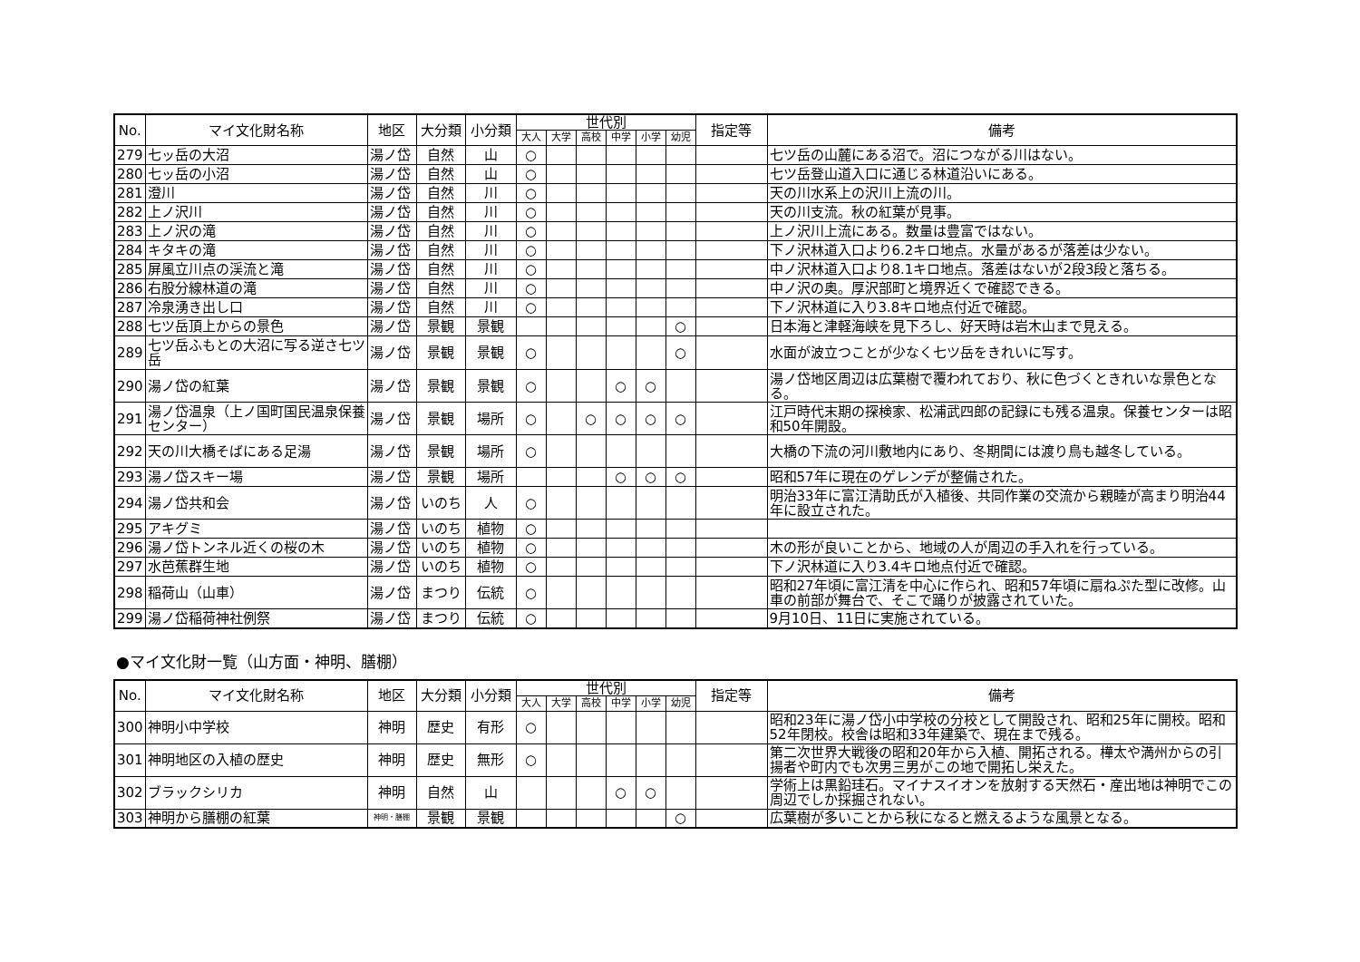| No. | マイ文化財名称 | 地区 | 大分類 | 小分類 | 世代別 | | | | | | 指定等 | 備考 |
| --- | --- | --- | --- | --- | --- | --- | --- | --- | --- | --- | --- | --- |
| | | | | | 大人 | 大学 | 高校 | 中学 | 小学 | 幼児 | | |
| 279 | 七ッ岳の大沼 | 湯ノ岱 | 自然 | 山 | ○ | | | | | | | 七ツ岳の山麓にある沼で。沼につながる川はない。 |
| 280 | 七ッ岳の小沼 | 湯ノ岱 | 自然 | 山 | ○ | | | | | | | 七ツ岳登山道入口に通じる林道沿いにある。 |
| 281 | 澄川 | 湯ノ岱 | 自然 | 川 | ○ | | | | | | | 天の川水系上の沢川上流の川。 |
| 282 | 上ノ沢川 | 湯ノ岱 | 自然 | 川 | ○ | | | | | | | 天の川支流。秋の紅葉が見事。 |
| 283 | 上ノ沢の滝 | 湯ノ岱 | 自然 | 川 | ○ | | | | | | | 上ノ沢川上流にある。数量は豊富ではない。 |
| 284 | キタキの滝 | 湯ノ岱 | 自然 | 川 | ○ | | | | | | | 下ノ沢林道入口より6.2キロ地点。水量があるが落差は少ない。 |
| 285 | 屏風立川点の渓流と滝 | 湯ノ岱 | 自然 | 川 | ○ | | | | | | | 中ノ沢林道入口より8.1キロ地点。落差はないが2段3段と落ちる。 |
| 286 | 右股分線林道の滝 | 湯ノ岱 | 自然 | 川 | ○ | | | | | | | 中ノ沢の奥。厚沢部町と境界近くで確認できる。 |
| 287 | 冷泉湧き出し口 | 湯ノ岱 | 自然 | 川 | ○ | | | | | | | 下ノ沢林道に入り3.8キロ地点付近で確認。 |
| 288 | 七ツ岳頂上からの景色 | 湯ノ岱 | 景観 | 景観 | | | | | | ○ | | 日本海と津軽海峡を見下ろし、好天時は岩木山まで見える。 |
| 289 | 七ツ岳ふもとの大沼に写る逆さ七ツ岳 | 湯ノ岱 | 景観 | 景観 | ○ | | | | | ○ | | 水面が波立つことが少なく七ツ岳をきれいに写す。 |
| 290 | 湯ノ岱の紅葉 | 湯ノ岱 | 景観 | 景観 | ○ | | | ○ | ○ | | | 湯ノ岱地区周辺は広葉樹で覆われており、秋に色づくときれいな景色となる。 |
| 291 | 湯ノ岱温泉（上ノ国町国民温泉保養センター） | 湯ノ岱 | 景観 | 場所 | ○ | | ○ | ○ | ○ | ○ | | 江戸時代末期の探検家、松浦武四郎の記録にも残る温泉。保養センターは昭和50年開設。 |
| 292 | 天の川大橋そばにある足湯 | 湯ノ岱 | 景観 | 場所 | ○ | | | | | | | 大橋の下流の河川敷地内にあり、冬期間には渡り鳥も越冬している。 |
| 293 | 湯ノ岱スキー場 | 湯ノ岱 | 景観 | 場所 | | | | ○ | ○ | ○ | | 昭和57年に現在のゲレンデが整備された。 |
| 294 | 湯ノ岱共和会 | 湯ノ岱 | いのち | 人 | ○ | | | | | | | 明治33年に富江清助氏が入植後、共同作業の交流から親睦が高まり明治44年に設立された。 |
| 295 | アキグミ | 湯ノ岱 | いのち | 植物 | ○ | | | | | | | |
| 296 | 湯ノ岱トンネル近くの桜の木 | 湯ノ岱 | いのち | 植物 | ○ | | | | | | | 木の形が良いことから、地域の人が周辺の手入れを行っている。 |
| 297 | 水芭蕉群生地 | 湯ノ岱 | いのち | 植物 | ○ | | | | | | | 下ノ沢林道に入り3.4キロ地点付近で確認。 |
| 298 | 稲荷山（山車） | 湯ノ岱 | まつり | 伝統 | ○ | | | | | | | 昭和27年頃に富江清を中心に作られ、昭和57年頃に扇ねぷた型に改修。山車の前部が舞台で、そこで踊りが披露されていた。 |
| 299 | 湯ノ岱稲荷神社例祭 | 湯ノ岱 | まつり | 伝統 | ○ | | | | | | | 9月10日、11日に実施されている。 |
●マイ文化財一覧（山方面・神明、膳棚）
| No. | マイ文化財名称 | 地区 | 大分類 | 小分類 | 世代別 | | | | | | 指定等 | 備考 |
| --- | --- | --- | --- | --- | --- | --- | --- | --- | --- | --- | --- | --- |
| | | | | | 大人 | 大学 | 高校 | 中学 | 小学 | 幼児 | | |
| 300 | 神明小中学校 | 神明 | 歴史 | 有形 | ○ | | | | | | | 昭和23年に湯ノ岱小中学校の分校として開設され、昭和25年に開校。昭和52年閉校。校舎は昭和33年建築で、現在まで残る。 |
| 301 | 神明地区の入植の歴史 | 神明 | 歴史 | 無形 | ○ | | | | | | | 第二次世界大戦後の昭和20年から入植、開拓される。樺太や満州からの引揚者や町内でも次男三男がこの地で開拓し栄えた。 |
| 302 | ブラックシリカ | 神明 | 自然 | 山 | | | | ○ | ○ | | | 学術上は黒鉛珪石。マイナスイオンを放射する天然石・産出地は神明でこの周辺でしか採掘されない。 |
| 303 | 神明から膳棚の紅葉 | 神明・膳棚 | 景観 | 景観 | | | | | | ○ | | 広葉樹が多いことから秋になると燃えるような風景となる。 |